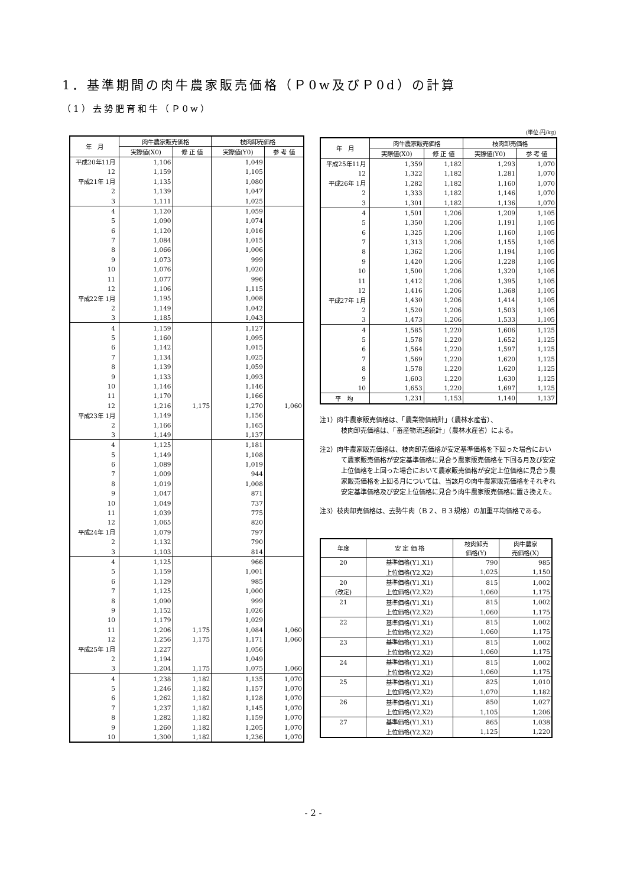1．基準期間の肉牛農家販売価格（Ｐ0w及びＰ0d）の計算
（1）去勢肥育和牛（Ｐ0w）
| 年 月 | 肉牛農家販売価格 | | 枝肉卸売価格 | |
| --- | --- | --- | --- | --- |
| | 実際値(X0) | 修 正 値 | 実際値(Y0) | 参 考 値 |
| 平成20年11月 | 1,106 | | 1,049 | |
| 12 | 1,159 | | 1,105 | |
| 平成21年 1月 | 1,135 | | 1,080 | |
| 2 | 1,139 | | 1,047 | |
| 3 | 1,111 | | 1,025 | |
| 4 | 1,120 | | 1,059 | |
| 5 | 1,090 | | 1,074 | |
| 6 | 1,120 | | 1,016 | |
| 7 | 1,084 | | 1,015 | |
| 8 | 1,066 | | 1,006 | |
| 9 | 1,073 | | 999 | |
| 10 | 1,076 | | 1,020 | |
| 11 | 1,077 | | 996 | |
| 12 | 1,106 | | 1,115 | |
| 平成22年 1月 | 1,195 | | 1,008 | |
| 2 | 1,149 | | 1,042 | |
| 3 | 1,185 | | 1,043 | |
| 4 | 1,159 | | 1,127 | |
| 5 | 1,160 | | 1,095 | |
| 6 | 1,142 | | 1,015 | |
| 7 | 1,134 | | 1,025 | |
| 8 | 1,139 | | 1,059 | |
| 9 | 1,133 | | 1,093 | |
| 10 | 1,146 | | 1,146 | |
| 11 | 1,170 | | 1,166 | |
| 12 | 1,216 | 1,175 | 1,270 | 1,060 |
| 平成23年 1月 | 1,149 | | 1,156 | |
| 2 | 1,166 | | 1,165 | |
| 3 | 1,149 | | 1,137 | |
| 4 | 1,125 | | 1,181 | |
| 5 | 1,149 | | 1,108 | |
| 6 | 1,089 | | 1,019 | |
| 7 | 1,009 | | 944 | |
| 8 | 1,019 | | 1,008 | |
| 9 | 1,047 | | 871 | |
| 10 | 1,049 | | 737 | |
| 11 | 1,039 | | 775 | |
| 12 | 1,065 | | 820 | |
| 平成24年 1月 | 1,079 | | 797 | |
| 2 | 1,132 | | 790 | |
| 3 | 1,103 | | 814 | |
| 4 | 1,125 | | 966 | |
| 5 | 1,159 | | 1,001 | |
| 6 | 1,129 | | 985 | |
| 7 | 1,125 | | 1,000 | |
| 8 | 1,090 | | 999 | |
| 9 | 1,152 | | 1,026 | |
| 10 | 1,179 | | 1,029 | |
| 11 | 1,206 | 1,175 | 1,084 | 1,060 |
| 12 | 1,256 | 1,175 | 1,171 | 1,060 |
| 平成25年 1月 | 1,227 | | 1,056 | |
| 2 | 1,194 | | 1,049 | |
| 3 | 1,204 | 1,175 | 1,075 | 1,060 |
| 4 | 1,238 | 1,182 | 1,135 | 1,070 |
| 5 | 1,246 | 1,182 | 1,157 | 1,070 |
| 6 | 1,262 | 1,182 | 1,128 | 1,070 |
| 7 | 1,237 | 1,182 | 1,145 | 1,070 |
| 8 | 1,282 | 1,182 | 1,159 | 1,070 |
| 9 | 1,260 | 1,182 | 1,205 | 1,070 |
| 10 | 1,300 | 1,182 | 1,236 | 1,070 |
(単位:円/kg)
| 年 月 | 肉牛農家販売価格 | | 枝肉卸売価格 | |
| --- | --- | --- | --- | --- |
| | 実際値(X0) | 修 正 値 | 実際値(Y0) | 参 考 値 |
| 平成25年11月 | 1,359 | 1,182 | 1,293 | 1,070 |
| 12 | 1,322 | 1,182 | 1,281 | 1,070 |
| 平成26年 1月 | 1,282 | 1,182 | 1,160 | 1,070 |
| 2 | 1,333 | 1,182 | 1,146 | 1,070 |
| 3 | 1,301 | 1,182 | 1,136 | 1,070 |
| 4 | 1,501 | 1,206 | 1,209 | 1,105 |
| 5 | 1,350 | 1,206 | 1,191 | 1,105 |
| 6 | 1,325 | 1,206 | 1,160 | 1,105 |
| 7 | 1,313 | 1,206 | 1,155 | 1,105 |
| 8 | 1,362 | 1,206 | 1,194 | 1,105 |
| 9 | 1,420 | 1,206 | 1,228 | 1,105 |
| 10 | 1,500 | 1,206 | 1,320 | 1,105 |
| 11 | 1,412 | 1,206 | 1,395 | 1,105 |
| 12 | 1,416 | 1,206 | 1,368 | 1,105 |
| 平成27年 1月 | 1,430 | 1,206 | 1,414 | 1,105 |
| 2 | 1,520 | 1,206 | 1,503 | 1,105 |
| 3 | 1,473 | 1,206 | 1,533 | 1,105 |
| 4 | 1,585 | 1,220 | 1,606 | 1,125 |
| 5 | 1,578 | 1,220 | 1,652 | 1,125 |
| 6 | 1,564 | 1,220 | 1,597 | 1,125 |
| 7 | 1,569 | 1,220 | 1,620 | 1,125 |
| 8 | 1,578 | 1,220 | 1,620 | 1,125 |
| 9 | 1,603 | 1,220 | 1,630 | 1,125 |
| 10 | 1,653 | 1,220 | 1,697 | 1,125 |
| 平 均 | 1,231 | 1,153 | 1,140 | 1,137 |
注1）肉牛農家販売価格は、「農業物価統計」（農林水産省）、
枝肉卸売価格は、「畜産物流通統計」（農林水産省）による。
注2）肉牛農家販売価格は、枝肉卸売価格が安定基準価格を下回った場合において農家販売価格が安定基準価格に見合う農家販売価格を下回る月及び安定上位価格を上回った場合において農家販売価格が安定上位価格に見合う農家販売価格を上回る月については、当該月の肉牛農家販売価格をそれぞれ安定基準価格及び安定上位価格に見合う肉牛農家販売価格に置き換えた。
注3）枝肉卸売価格は、去勢牛肉（Ｂ２、Ｂ３規格）の加重平均価格である。
| 年度 | 安 定 価 格 | 枝肉卸売 価格(Y) | 肉牛農家 売価格(X) |
| --- | --- | --- | --- |
| 20 | 基準価格(Y1,X1) | 790 | 985 |
| | 上位価格(Y2,X2) | 1,025 | 1,150 |
| 20 | 基準価格(Y1,X1) | 815 | 1,002 |
| (改定) | 上位価格(Y2,X2) | 1,060 | 1,175 |
| 21 | 基準価格(Y1,X1) | 815 | 1,002 |
| | 上位価格(Y2,X2) | 1,060 | 1,175 |
| 22 | 基準価格(Y1,X1) | 815 | 1,002 |
| | 上位価格(Y2,X2) | 1,060 | 1,175 |
| 23 | 基準価格(Y1,X1) | 815 | 1,002 |
| | 上位価格(Y2,X2) | 1,060 | 1,175 |
| 24 | 基準価格(Y1,X1) | 815 | 1,002 |
| | 上位価格(Y2,X2) | 1,060 | 1,175 |
| 25 | 基準価格(Y1,X1) | 825 | 1,010 |
| | 上位価格(Y2,X2) | 1,070 | 1,182 |
| 26 | 基準価格(Y1,X1) | 850 | 1,027 |
| | 上位価格(Y2,X2) | 1,105 | 1,206 |
| 27 | 基準価格(Y1,X1) | 865 | 1,038 |
| | 上位価格(Y2,X2) | 1,125 | 1,220 |
- 2 -